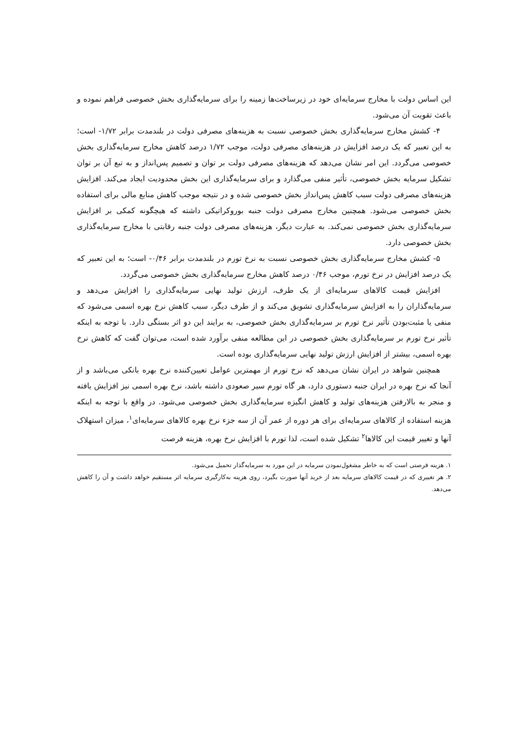این اساس دولت با مخارج سرمایه‌ای خود در زیرساخت‌ها زمینه را برای سرمایه‌گذاری بخش خصوصی فراهم نموده و باعث تقویت آن می‌شود.
۴- کشش مخارج سرمایه‌گذاری بخش خصوصی نسبت به هزینه‌های مصرفی دولت در بلندمدت برابر ۱/۷۲- است؛ به این تعبیر که یک درصد افزایش در هزینه‌های مصرفی دولت، موجب ۱/۷۲ درصد کاهش مخارج سرمایه‌گذاری بخش خصوصی می‌گردد. این امر نشان می‌دهد که هزینه‌های مصرفی دولت بر توان و تصمیم پس‌انداز و به تبع آن بر توان تشکیل سرمایه بخش خصوصی، تأثیر منفی می‌گذارد و برای سرمایه‌گذاری این بخش محدودیت ایجاد می‌کند. افزایش هزینه‌های مصرفی دولت سبب کاهش پس‌انداز بخش خصوصی شده و در نتیجه موجب کاهش منابع مالی برای استفاده بخش خصوصی می‌شود. همچنین مخارج مصرفی دولت جنبه بوروکراتیکی داشته که هیچگونه کمکی بر افزایش سرمایه‌گذاری بخش خصوصی نمی‌کند. به عبارت دیگر، هزینه‌های مصرفی دولت جنبه رقابتی با مخارج سرمایه‌گذاری بخش خصوصی دارد.
۵- کشش مخارج سرمایه‌گذاری بخش خصوصی نسبت به نرخ تورم در بلندمدت برابر ۰/۴۶- است؛ به این تعبیر که یک درصد افزایش در نرخ تورم، موجب ۰/۴۶ درصد کاهش مخارج سرمایه‌گذاری بخش خصوصی می‌گردد.
افزایش قیمت کالاهای سرمایه‌ای از یک طرف، ارزش تولید نهایی سرمایه‌گذاری را افزایش می‌دهد و سرمایه‌گذاران را به افزایش سرمایه‌گذاری تشویق می‌کند و از طرف دیگر، سبب کاهش نرخ بهره اسمی می‌شود که منفی یا مثبت‌بودن تأثیر نرخ تورم بر سرمایه‌گذاری بخش خصوصی، به برایند این دو اثر بستگی دارد. با توجه به اینکه تأثیر نرخ تورم بر سرمایه‌گذاری بخش خصوصی در این مطالعه منفی برآورد شده است، می‌توان گفت که کاهش نرخ بهره اسمی، بیشتر از افزایش ارزش تولید نهایی سرمایه‌گذاری بوده است.
همچنین شواهد در ایران نشان می‌دهد که نرخ تورم از مهمترین عوامل تعیین‌کننده نرخ بهره بانکی می‌باشد و از آنجا که نرخ بهره در ایران جنبه دستوری دارد، هر گاه تورم سیر صعودی داشته باشد، نرخ بهره اسمی نیز افزایش یافته و منجر به بالارفتن هزینه‌های تولید و کاهش انگیزه سرمایه‌گذاری بخش خصوصی می‌شود. در واقع با توجه به اینکه هزینه استفاده از کالاهای سرمایه‌ای برای هر دوره از عمر آن از سه جزء نرخ بهره کالاهای سرمایه‌ای<sup>۱</sup>، میزان استهلاک آنها و تغییر قیمت این کالاها<sup>۲</sup> تشکیل شده است، لذا تورم با افزایش نرخ بهره، هزینه فرصت
۱. هزینه فرصتی است که به خاطر مشغول‌نمودن سرمایه در این مورد به سرمایه‌گذار تحمیل می‌شود.
۲. هر تغییری که در قیمت کالاهای سرمایه بعد از خرید آنها صورت بگیرد، روی هزینه به‌کارگیری سرمایه اثر مستقیم خواهد داشت و آن را کاهش می‌دهد.